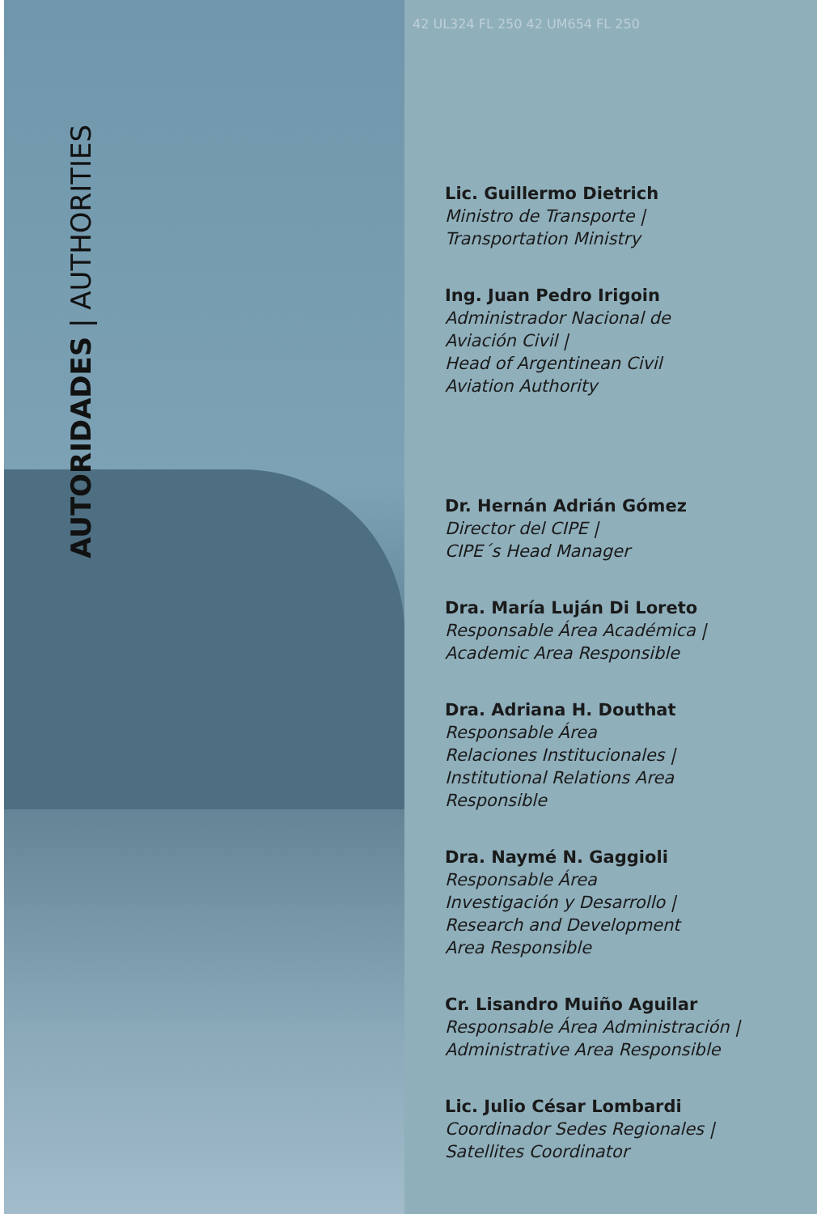AUTORIDADES | AUTHORITIES
42 UL324 FL 250 42 UM654 FL 250
Lic. Guillermo Dietrich
Ministro de Transporte |
Transportation Ministry
Ing. Juan Pedro Irigoin
Administrador Nacional de
Aviación Civil |
Head of Argentinean Civil
Aviation Authority
Dr. Hernán Adrián Gómez
Director del CIPE |
CIPE´s Head Manager
Dra. María Luján Di Loreto
Responsable Área Académica |
Academic Area Responsible
Dra. Adriana H. Douthat
Responsable Área
Relaciones Institucionales |
Institutional Relations Area
Responsible
Dra. Naymé N. Gaggioli
Responsable Área
Investigación y Desarrollo |
Research and Development
Area Responsible
Cr. Lisandro Muiño Aguilar
Responsable Área Administración |
Administrative Area Responsible
Lic. Julio César Lombardi
Coordinador Sedes Regionales |
Satellites Coordinator